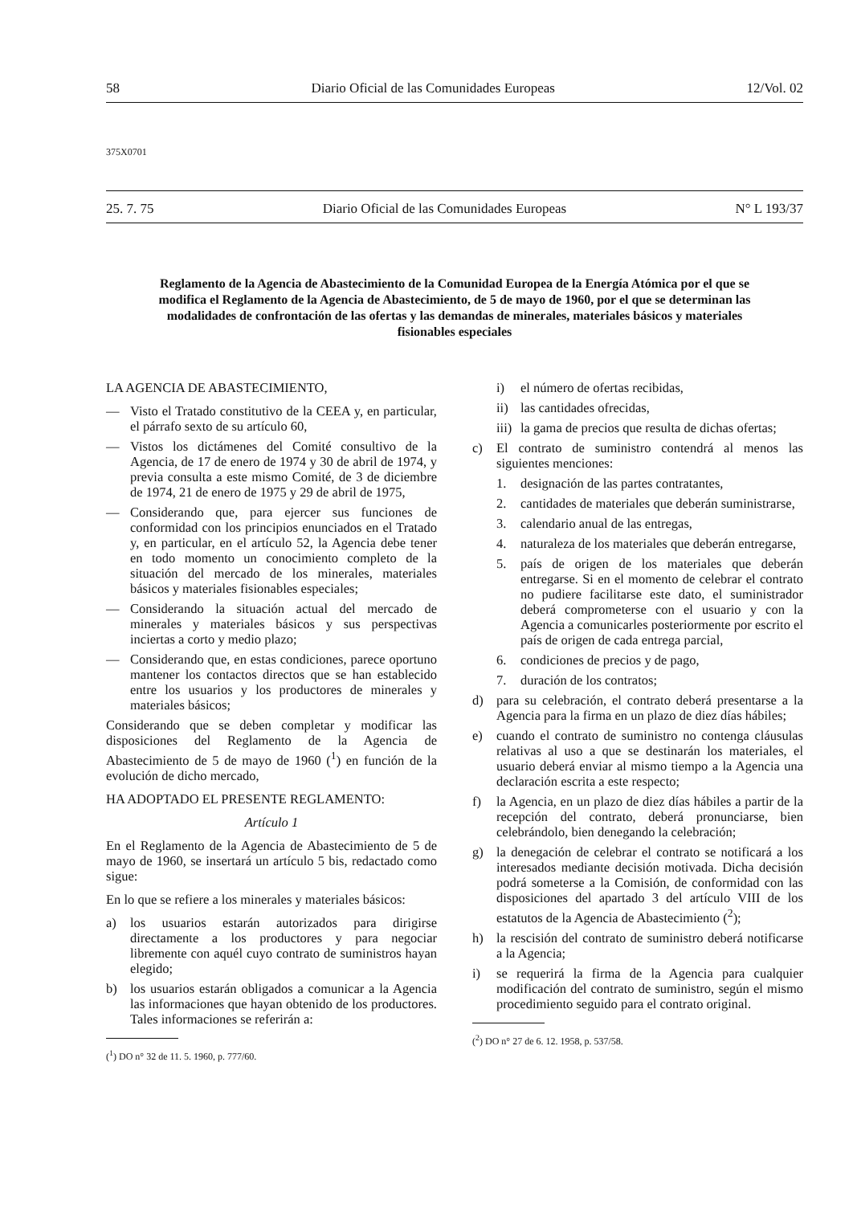58 Diario Oficial de las Comunidades Europeas 12/Vol. 02
375X0701
25. 7. 75 Diario Oficial de las Comunidades Europeas N° L 193/37
Reglamento de la Agencia de Abastecimiento de la Comunidad Europea de la Energía Atómica por el que se modifica el Reglamento de la Agencia de Abastecimiento, de 5 de mayo de 1960, por el que se determinan las modalidades de confrontación de las ofertas y las demandas de minerales, materiales básicos y materiales fisionables especiales
LA AGENCIA DE ABASTECIMIENTO,
— Visto el Tratado constitutivo de la CEEA y, en particular, el párrafo sexto de su artículo 60,
— Vistos los dictámenes del Comité consultivo de la Agencia, de 17 de enero de 1974 y 30 de abril de 1974, y previa consulta a este mismo Comité, de 3 de diciembre de 1974, 21 de enero de 1975 y 29 de abril de 1975,
— Considerando que, para ejercer sus funciones de conformidad con los principios enunciados en el Tratado y, en particular, en el artículo 52, la Agencia debe tener en todo momento un conocimiento completo de la situación del mercado de los minerales, materiales básicos y materiales fisionables especiales;
— Considerando la situación actual del mercado de minerales y materiales básicos y sus perspectivas inciertas a corto y medio plazo;
— Considerando que, en estas condiciones, parece oportuno mantener los contactos directos que se han establecido entre los usuarios y los productores de minerales y materiales básicos;
Considerando que se deben completar y modificar las disposiciones del Reglamento de la Agencia de Abastecimiento de 5 de mayo de 1960 (<sup>1</sup>) en función de la evolución de dicho mercado,
HA ADOPTADO EL PRESENTE REGLAMENTO:
Artículo 1
En el Reglamento de la Agencia de Abastecimiento de 5 de mayo de 1960, se insertará un artículo 5 bis, redactado como sigue:
En lo que se refiere a los minerales y materiales básicos:
a) los usuarios estarán autorizados para dirigirse directamente a los productores y para negociar libremente con aquél cuyo contrato de suministros hayan elegido;
b) los usuarios estarán obligados a comunicar a la Agencia las informaciones que hayan obtenido de los productores. Tales informaciones se referirán a:
(<sup>1</sup>) DO n° 32 de 11. 5. 1960, p. 777/60.
i) el número de ofertas recibidas,
ii) las cantidades ofrecidas,
iii) la gama de precios que resulta de dichas ofertas;
c) El contrato de suministro contendrá al menos las siguientes menciones:
1. designación de las partes contratantes,
2. cantidades de materiales que deberán suministrarse,
3. calendario anual de las entregas,
4. naturaleza de los materiales que deberán entregarse,
5. país de origen de los materiales que deberán entregarse. Si en el momento de celebrar el contrato no pudiere facilitarse este dato, el suministrador deberá comprometerse con el usuario y con la Agencia a comunicarles posteriormente por escrito el país de origen de cada entrega parcial,
6. condiciones de precios y de pago,
7. duración de los contratos;
d) para su celebración, el contrato deberá presentarse a la Agencia para la firma en un plazo de diez días hábiles;
e) cuando el contrato de suministro no contenga cláusulas relativas al uso a que se destinarán los materiales, el usuario deberá enviar al mismo tiempo a la Agencia una declaración escrita a este respecto;
f) la Agencia, en un plazo de diez días hábiles a partir de la recepción del contrato, deberá pronunciarse, bien celebrándolo, bien denegando la celebración;
g) la denegación de celebrar el contrato se notificará a los interesados mediante decisión motivada. Dicha decisión podrá someterse a la Comisión, de conformidad con las disposiciones del apartado 3 del artículo VIII de los estatutos de la Agencia de Abastecimiento (<sup>2</sup>);
h) la rescisión del contrato de suministro deberá notificarse a la Agencia;
i) se requerirá la firma de la Agencia para cualquier modificación del contrato de suministro, según el mismo procedimiento seguido para el contrato original.
(<sup>2</sup>) DO n° 27 de 6. 12. 1958, p. 537/58.